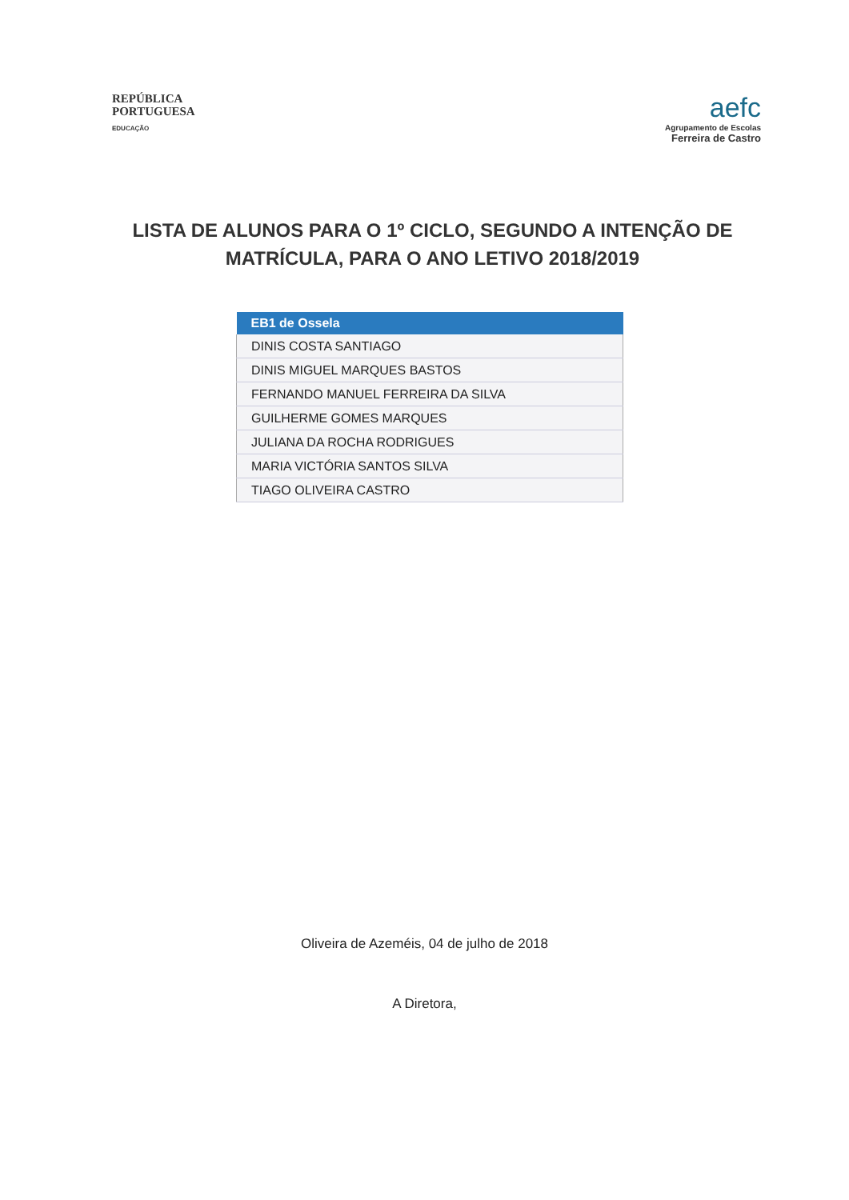REPÚBLICA
PORTUGUESA
EDUCAÇÃO
aefc
Agrupamento de Escolas
Ferreira de Castro
LISTA DE ALUNOS PARA O 1º CICLO, SEGUNDO A INTENÇÃO DE MATRÍCULA, PARA O ANO LETIVO 2018/2019
| EB1 de Ossela |
| --- |
| DINIS COSTA SANTIAGO |
| DINIS MIGUEL MARQUES BASTOS |
| FERNANDO MANUEL FERREIRA DA SILVA |
| GUILHERME GOMES MARQUES |
| JULIANA DA ROCHA RODRIGUES |
| MARIA VICTÓRIA SANTOS SILVA |
| TIAGO OLIVEIRA CASTRO |
Oliveira de Azeméis, 04 de julho de 2018
A Diretora,